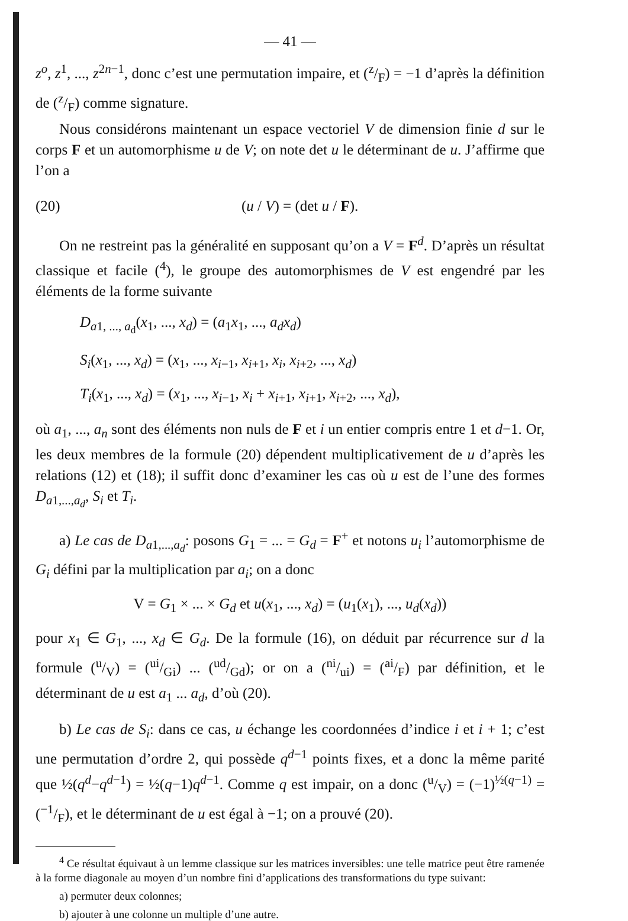— 41 —
z<sup>o</sup>, z<sup>1</sup>, ..., z<sup>2n−1</sup>, donc c’est une permutation impaire, et (z/F) = −1 d’après la définition de (z/F) comme signature.
Nous considérons maintenant un espace vectoriel V de dimension finie d sur le corps F et un automorphisme u de V; on note det u le déterminant de u. J’affirme que l’on a
(20) (u / V) = (det u / F).
On ne restreint pas la généralité en supposant qu’on a V = F<sup>d</sup>. D’après un résultat classique et facile (<sup>4</sup>), le groupe des automorphismes de V est engendré par les éléments de la forme suivante
D<sub>a1, ..., a<sub>d</sub></sub>(x<sub>1</sub>, ..., x<sub>d</sub>) = (a<sub>1</sub>x<sub>1</sub>, ..., a<sub>d</sub>x<sub>d</sub>)
S<sub>i</sub>(x<sub>1</sub>, ..., x<sub>d</sub>) = (x<sub>1</sub>, ..., x<sub>i−1</sub>, x<sub>i+1</sub>, x<sub>i</sub>, x<sub>i+2</sub>, ..., x<sub>d</sub>)
T<sub>i</sub>(x<sub>1</sub>, ..., x<sub>d</sub>) = (x<sub>1</sub>, ..., x<sub>i−1</sub>, x<sub>i</sub> + x<sub>i+1</sub>, x<sub>i+1</sub>, x<sub>i+2</sub>, ..., x<sub>d</sub>),
où a<sub>1</sub>, ..., a<sub>n</sub> sont des éléments non nuls de F et i un entier compris entre 1 et d−1. Or, les deux membres de la formule (20) dépendent multiplicativement de u d’après les relations (12) et (18); il suffit donc d’examiner les cas où u est de l’une des formes D<sub>a1,...,a<sub>d</sub></sub>, S<sub>i</sub> et T<sub>i</sub>.
a) Le cas de D<sub>a1,...,a<sub>d</sub></sub>: posons G<sub>1</sub> = ... = G<sub>d</sub> = F<sup>+</sup> et notons u<sub>i</sub> l’automorphisme de G<sub>i</sub> défini par la multiplication par a<sub>i</sub>; on a donc
V = G<sub>1</sub> × ... × G<sub>d</sub> et u(x<sub>1</sub>, ..., x<sub>d</sub>) = (u<sub>1</sub>(x<sub>1</sub>), ..., u<sub>d</sub>(x<sub>d</sub>))
pour x<sub>1</sub> ∈ G<sub>1</sub>, ..., x<sub>d</sub> ∈ G<sub>d</sub>. De la formule (16), on déduit par récurrence sur d la formule (u/V) = (ui/Gi) ... (ud/Gd); or on a (ni/ui) = (ai/F) par définition, et le déterminant de u est a<sub>1</sub> ... a<sub>d</sub>, d’où (20).
b) Le cas de S<sub>i</sub>: dans ce cas, u échange les coordonnées d’indice i et i + 1; c’est une permutation d’ordre 2, qui possède q<sup>d−1</sup> points fixes, et a donc la même parité que ½(q<sup>d</sup>−q<sup>d−1</sup>) = ½(q−1)q<sup>d−1</sup>. Comme q est impair, on a donc (u/V) = (−1)<sup>½(q−1)</sup> = (−1/F), et le déterminant de u est égal à −1; on a prouvé (20).
<sup>4</sup> Ce résultat équivaut à un lemme classique sur les matrices inversibles: une telle matrice peut être ramenée à la forme diagonale au moyen d’un nombre fini d’applications des transformations du type suivant:
a) permuter deux colonnes;
b) ajouter à une colonne un multiple d’une autre.